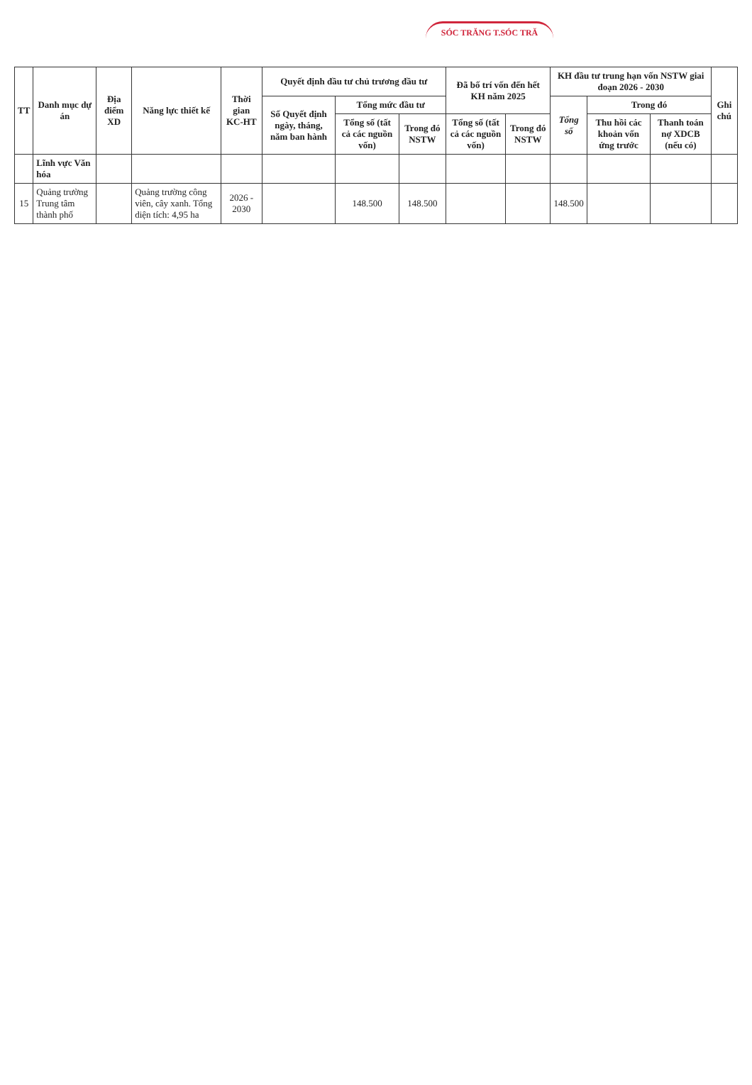SÓC TRĂNG T.SÓC TRĂ
| TT | Danh mục dự án | Địa điểm XD | Năng lực thiết kế | Thời gian KC-HT | Quyết định đầu tư chủ trương đầu tư | | | Đã bố trí vốn đến hết KH năm 2025 | | KH đầu tư trung hạn vốn NSTW giai đoạn 2026 - 2030 | | | Ghi chú |
| --- | --- | --- | --- | --- | --- | --- | --- | --- | --- | --- | --- | --- | --- |
| | | | | | Số Quyết định ngày, tháng, năm ban hành | Tổng mức đầu tư | | | | Tổng số | Trong đó | | |
| | | | | | | Tổng số (tất cả các nguồn vốn) | Trong đó NSTW | Tổng số (tất cả các nguồn vốn) | Trong đó NSTW | | Thu hồi các khoản vốn ứng trước | Thanh toán nợ XDCB (nếu có) | |
| | Lĩnh vực Văn hóa | | | | | | | | | | | | |
| 15 | Quảng trường Trung tâm thành phố | | Quảng trường công viên, cây xanh. Tổng diện tích: 4,95 ha | 2026 - 2030 | | 148.500 | 148.500 | | | 148.500 | | | |